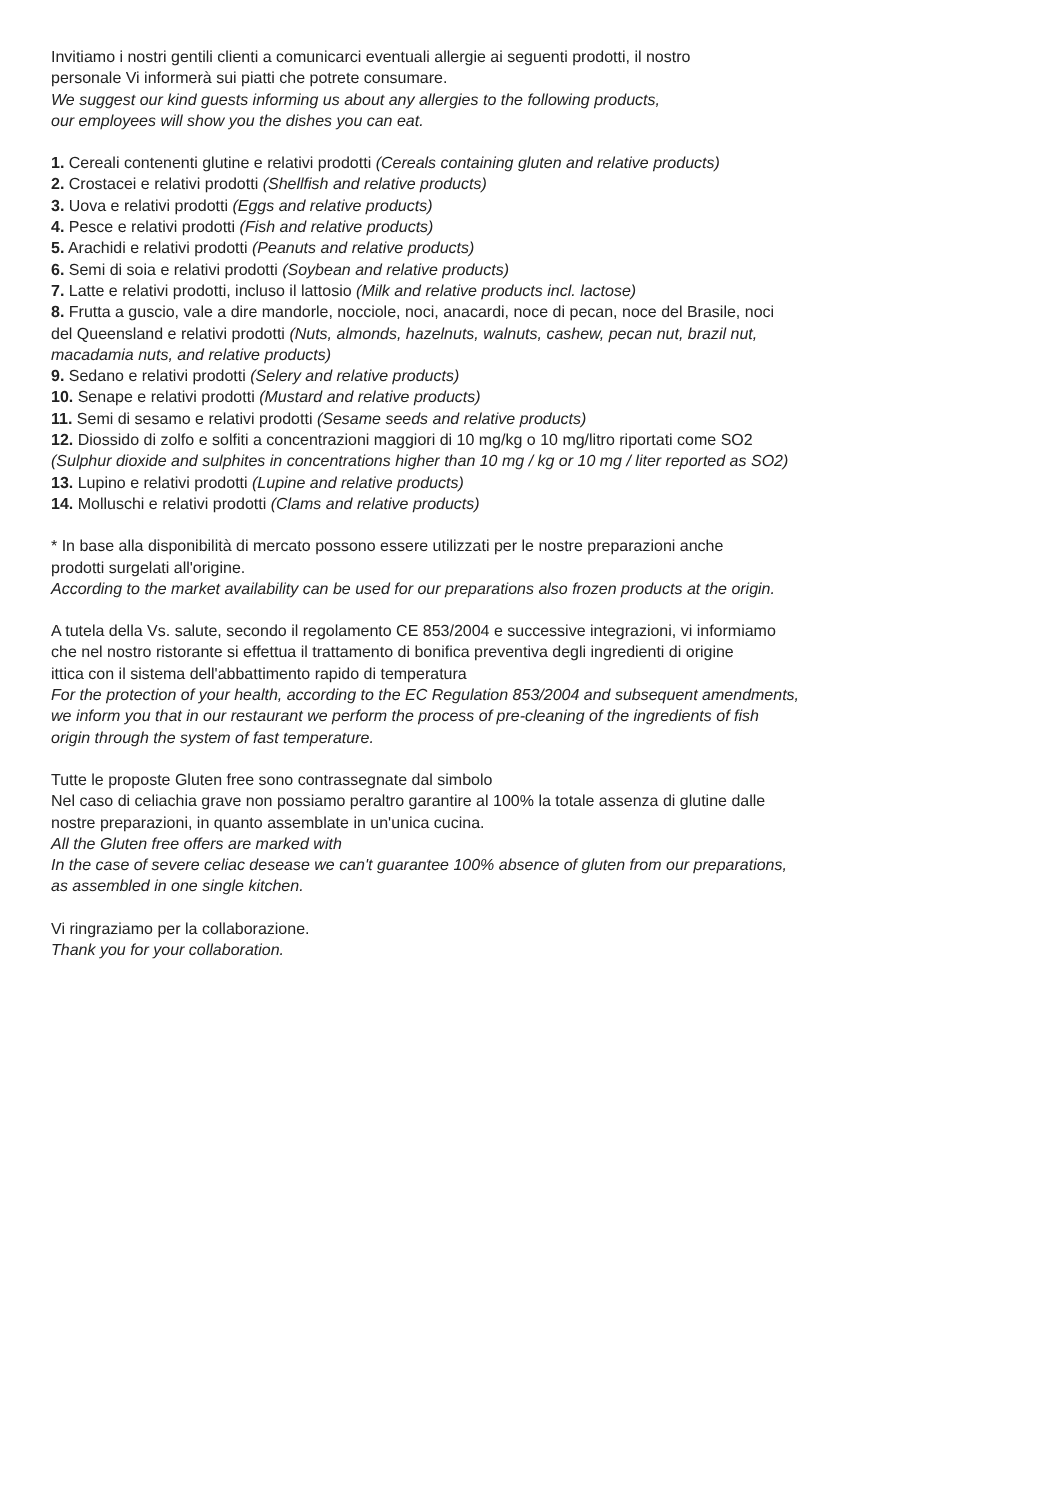Invitiamo i nostri gentili clienti a comunicarci eventuali allergie ai seguenti prodotti, il nostro
personale Vi informerà sui piatti che potrete consumare.
We suggest our kind guests informing us about any allergies to the following products,
our employees will show you the dishes you can eat.
1. Cereali contenenti glutine e relativi prodotti (Cereals containing gluten and relative products)
2. Crostacei e relativi prodotti (Shellfish and relative products)
3. Uova e relativi prodotti (Eggs and relative products)
4. Pesce e relativi prodotti (Fish and relative products)
5. Arachidi e relativi prodotti (Peanuts and relative products)
6. Semi di soia e relativi prodotti (Soybean and relative products)
7. Latte e relativi prodotti, incluso il lattosio (Milk and relative products incl. lactose)
8. Frutta a guscio, vale a dire mandorle, nocciole, noci, anacardi, noce di pecan, noce del Brasile, noci
del Queensland e relativi prodotti (Nuts, almonds, hazelnuts, walnuts, cashew, pecan nut, brazil nut,
macadamia nuts, and relative products)
9. Sedano e relativi prodotti (Selery and relative products)
10. Senape e relativi prodotti (Mustard and relative products)
11. Semi di sesamo e relativi prodotti (Sesame seeds and relative products)
12. Diossido di zolfo e solfiti a concentrazioni maggiori di 10 mg/kg o 10 mg/litro riportati come SO2
(Sulphur dioxide and sulphites in concentrations higher than 10 mg / kg or 10 mg / liter reported as SO2)
13. Lupino e relativi prodotti (Lupine and relative products)
14. Molluschi e relativi prodotti (Clams and relative products)
* In base alla disponibilità di mercato possono essere utilizzati per le nostre preparazioni anche
prodotti surgelati all'origine.
According to the market availability can be used for our preparations also frozen products at the origin.
A tutela della Vs. salute, secondo il regolamento CE 853/2004 e successive integrazioni, vi informiamo
che nel nostro ristorante si effettua il trattamento di bonifica preventiva degli ingredienti di origine
ittica con il sistema dell'abbattimento rapido di temperatura
For the protection of your health, according to the EC Regulation 853/2004 and subsequent amendments,
we inform you that in our restaurant we perform the process of pre-cleaning of the ingredients of fish
origin through the system of fast temperature.
Tutte le proposte Gluten free sono contrassegnate dal simbolo
Nel caso di celiachia grave non possiamo peraltro garantire al 100% la totale assenza di glutine dalle
nostre preparazioni, in quanto assemblate in un'unica cucina.
All the Gluten free offers are marked with
In the case of severe celiac desease we can't guarantee 100% absence of gluten from our preparations,
as assembled in one single kitchen.
Vi ringraziamo per la collaborazione.
Thank you for your collaboration.